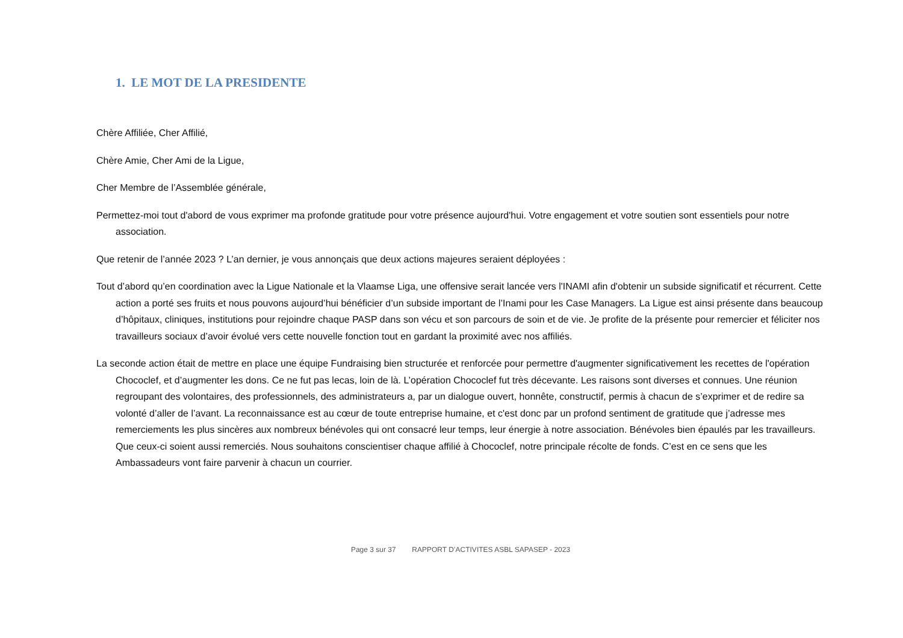1. LE MOT DE LA PRESIDENTE
Chère Affiliée, Cher Affilié,
Chère Amie, Cher Ami de la Ligue,
Cher Membre de l’Assemblée générale,
Permettez-moi tout d'abord de vous exprimer ma profonde gratitude pour votre présence aujourd'hui. Votre engagement et votre soutien sont essentiels pour notre association.
Que retenir de l’année 2023 ? L’an dernier, je vous annonçais que deux actions majeures seraient déployées :
Tout d’abord qu’en coordination avec la Ligue Nationale et la Vlaamse Liga, une offensive serait lancée vers l'INAMI afin d'obtenir un subside significatif et récurrent. Cette action a porté ses fruits et nous pouvons aujourd’hui bénéficier d’un subside important de l’Inami pour les Case Managers. La Ligue est ainsi présente dans beaucoup d’hôpitaux, cliniques, institutions pour rejoindre chaque PASP dans son vécu et son parcours de soin et de vie. Je profite de la présente pour remercier et féliciter nos travailleurs sociaux d’avoir évolué vers cette nouvelle fonction tout en gardant la proximité avec nos affiliés.
La seconde action était de mettre en place une équipe Fundraising bien structurée et renforcée pour permettre d'augmenter significativement les recettes de l'opération Chococlef, et d’augmenter les dons. Ce ne fut pas lecas, loin de là. L’opération Chococlef fut très décevante. Les raisons sont diverses et connues. Une réunion regroupant des volontaires, des professionnels, des administrateurs a, par un dialogue ouvert, honnête, constructif, permis à chacun de s’exprimer et de redire sa volonté d’aller de l’avant. La reconnaissance est au cœur de toute entreprise humaine, et c'est donc par un profond sentiment de gratitude que j’adresse mes remerciements les plus sincères aux nombreux bénévoles qui ont consacré leur temps, leur énergie à notre association. Bénévoles bien épaulés par les travailleurs. Que ceux-ci soient aussi remerciés. Nous souhaitons conscientiser chaque affilié à Chococlef, notre principale récolte de fonds. C’est en ce sens que les Ambassadeurs vont faire parvenir à chacun un courrier.
Page 3 sur 37 RAPPORT D’ACTIVITES ASBL SAPASEP - 2023